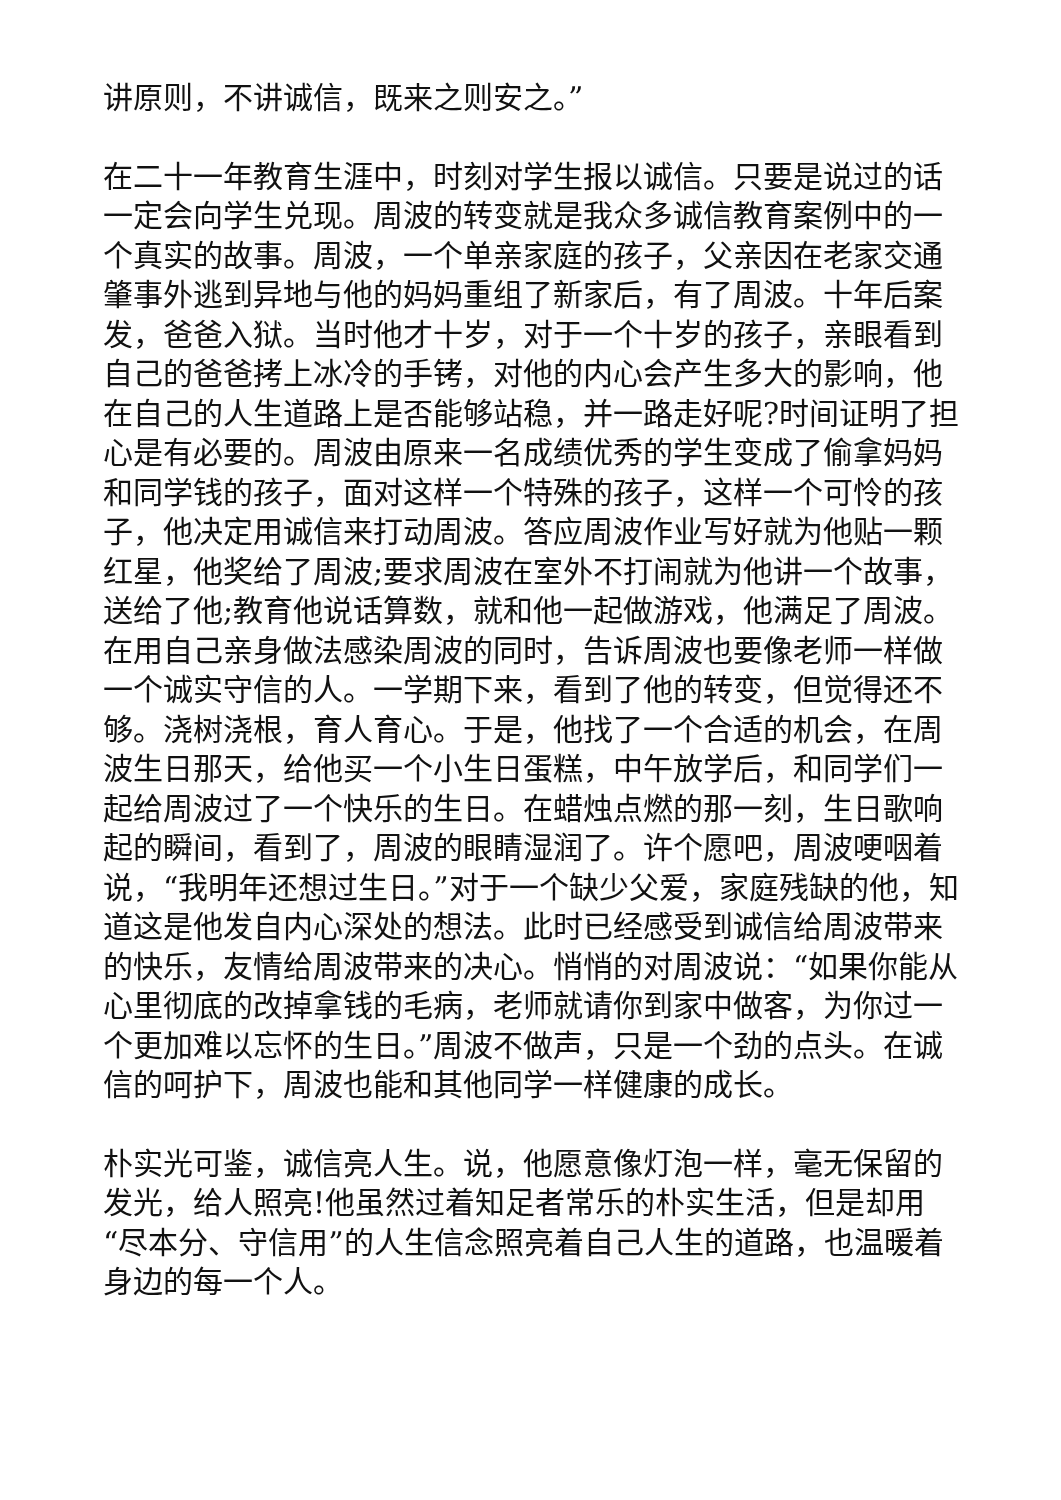讲原则，不讲诚信，既来之则安之。”
在二十一年教育生涯中，时刻对学生报以诚信。只要是说过的话一定会向学生兑现。周波的转变就是我众多诚信教育案例中的一个真实的故事。周波，一个单亲家庭的孩子，父亲因在老家交通肇事外逃到异地与他的妈妈重组了新家后，有了周波。十年后案发，爸爸入狱。当时他才十岁，对于一个十岁的孩子，亲眼看到自己的爸爸拷上冰冷的手铐，对他的内心会产生多大的影响，他在自己的人生道路上是否能够站稳，并一路走好呢?时间证明了担心是有必要的。周波由原来一名成绩优秀的学生变成了偷拿妈妈和同学钱的孩子，面对这样一个特殊的孩子，这样一个可怜的孩子，他决定用诚信来打动周波。答应周波作业写好就为他贴一颗红星，他奖给了周波;要求周波在室外不打闹就为他讲一个故事，送给了他;教育他说话算数，就和他一起做游戏，他满足了周波。在用自己亲身做法感染周波的同时，告诉周波也要像老师一样做一个诚实守信的人。一学期下来，看到了他的转变，但觉得还不够。浇树浇根，育人育心。于是，他找了一个合适的机会，在周波生日那天，给他买一个小生日蛋糕，中午放学后，和同学们一起给周波过了一个快乐的生日。在蜡烛点燃的那一刻，生日歌响起的瞬间，看到了，周波的眼睛湿润了。许个愿吧，周波哽咽着说，“我明年还想过生日。”对于一个缺少父爱，家庭残缺的他，知道这是他发自内心深处的想法。此时已经感受到诚信给周波带来的快乐，友情给周波带来的决心。悄悄的对周波说：“如果你能从心里彻底的改掉拿钱的毛病，老师就请你到家中做客，为你过一个更加难以忘怀的生日。”周波不做声，只是一个劲的点头。在诚信的呵护下，周波也能和其他同学一样健康的成长。
朴实光可鉴，诚信亮人生。说，他愿意像灯泡一样，毫无保留的发光，给人照亮!他虽然过着知足者常乐的朴实生活，但是却用“尽本分、守信用”的人生信念照亮着自己人生的道路，也温暖着身边的每一个人。